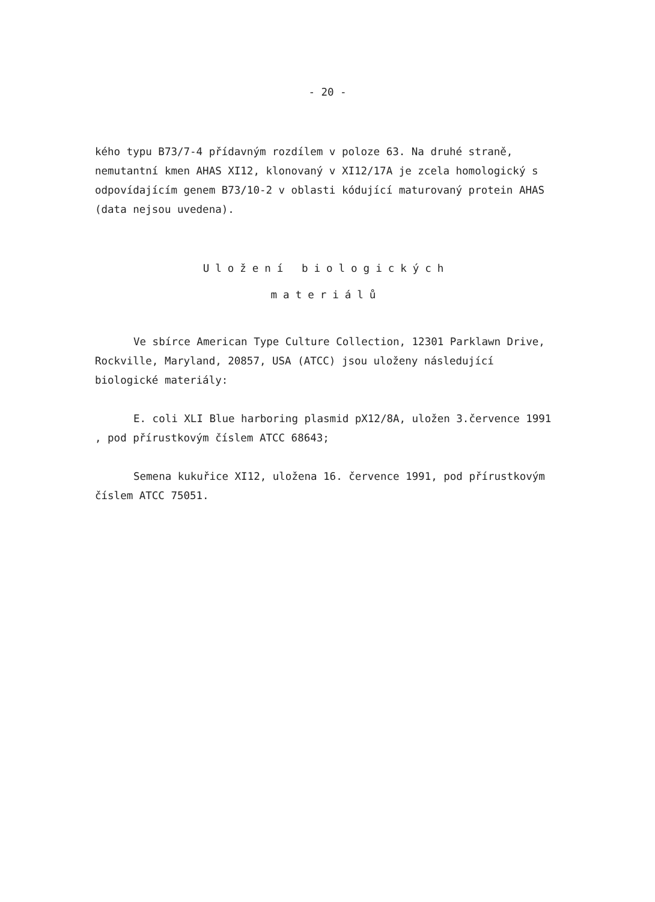- 20 -
kého typu B73/7-4 přídavným rozdílem v poloze 63. Na druhé straně, nemutantní kmen AHAS XI12, klonovaný v XI12/17A je zcela homologický s odpovídajícím genem B73/10-2 v oblasti kódující maturovaný protein AHAS (data nejsou uvedena).
Uložení biologických
materiálů
Ve sbírce American Type Culture Collection, 12301 Parklawn Drive, Rockville, Maryland, 20857, USA (ATCC) jsou uloženy následující biologické materiály:
E. coli XLI Blue harboring plasmid pX12/8A, uložen 3.července 1991 , pod přírustkovým číslem ATCC 68643;
Semena kukuřice XI12, uložena 16. července 1991, pod přírustkovým číslem ATCC 75051.